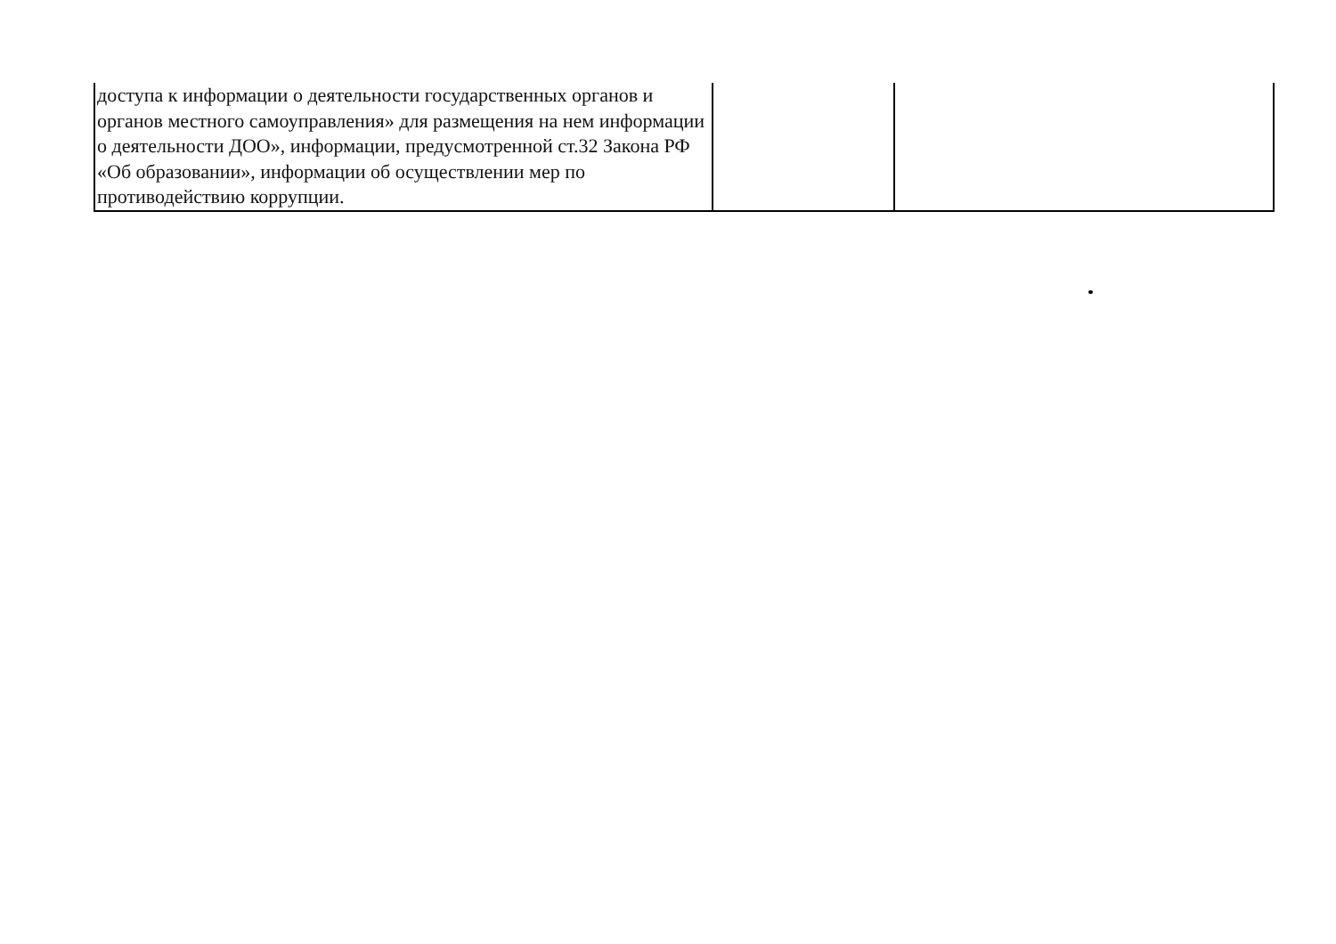| доступа к информации о деятельности государственных органов и органов местного самоуправления» для размещения на нем информации о деятельности ДОО», информации, предусмотренной ст.32 Закона РФ «Об образовании», информации об осуществлении мер по противодействию коррупции. | | |